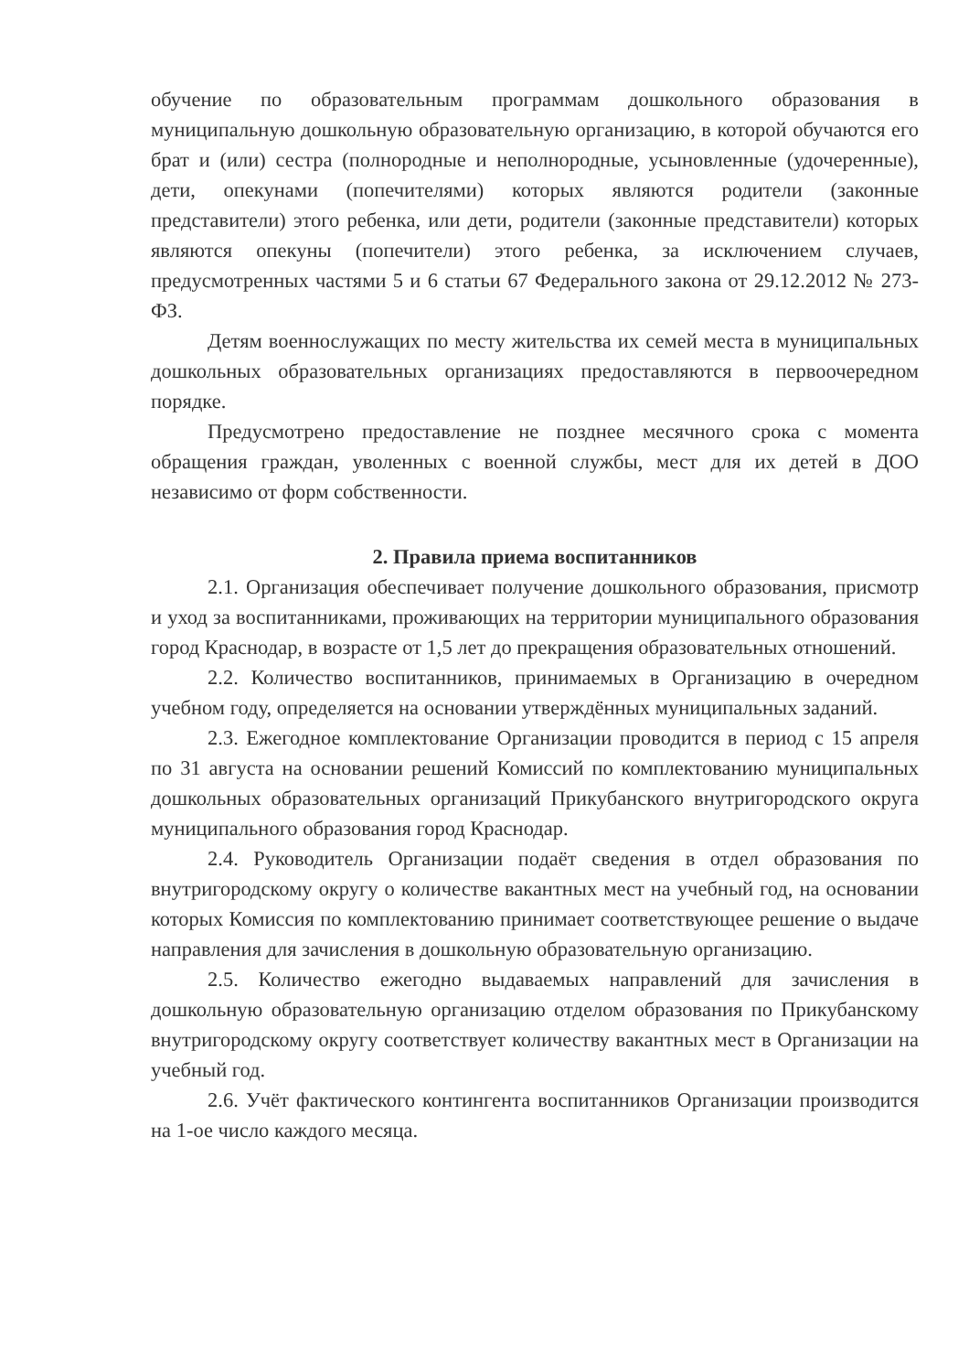обучение по образовательным программам дошкольного образования в муниципальную дошкольную образовательную организацию, в которой обучаются его брат и (или) сестра (полнородные и неполнородные, усыновленные (удочеренные), дети, опекунами (попечителями) которых являются родители (законные представители) этого ребенка, или дети, родители (законные представители) которых являются опекуны (попечители) этого ребенка, за исключением случаев, предусмотренных частями 5 и 6 статьи 67 Федерального закона от 29.12.2012 № 273-ФЗ.
Детям военнослужащих по месту жительства их семей места в муниципальных дошкольных образовательных организациях предоставляются в первоочередном порядке.
Предусмотрено предоставление не позднее месячного срока с момента обращения граждан, уволенных с военной службы, мест для их детей в ДОО независимо от форм собственности.
2. Правила приема воспитанников
2.1. Организация обеспечивает получение дошкольного образования, присмотр и уход за воспитанниками, проживающих на территории муниципального образования город Краснодар, в возрасте от 1,5 лет до прекращения образовательных отношений.
2.2. Количество воспитанников, принимаемых в Организацию в очередном учебном году, определяется на основании утверждённых муниципальных заданий.
2.3. Ежегодное комплектование Организации проводится в период с 15 апреля по 31 августа на основании решений Комиссий по комплектованию муниципальных дошкольных образовательных организаций Прикубанского внутригородского округа муниципального образования город Краснодар.
2.4. Руководитель Организации подаёт сведения в отдел образования по внутригородскому округу о количестве вакантных мест на учебный год, на основании которых Комиссия по комплектованию принимает соответствующее решение о выдаче направления для зачисления в дошкольную образовательную организацию.
2.5. Количество ежегодно выдаваемых направлений для зачисления в дошкольную образовательную организацию отделом образования по Прикубанскому внутригородскому округу соответствует количеству вакантных мест в Организации на учебный год.
2.6. Учёт фактического контингента воспитанников Организации производится на 1-ое число каждого месяца.